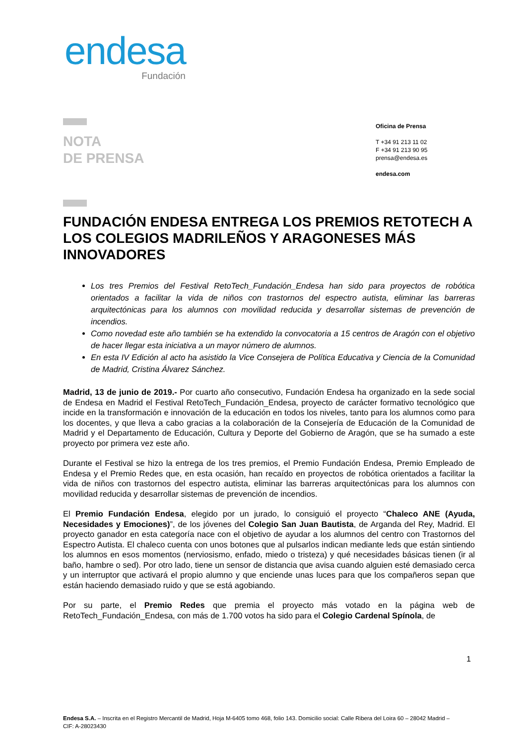endesa
Fundación
NOTA
DE PRENSA
Oficina de Prensa
T +34 91 213 11 02
F +34 91 213 90 95
prensa@endesa.es
endesa.com
FUNDACIÓN ENDESA ENTREGA LOS PREMIOS RETOTECH A LOS COLEGIOS MADRILEÑOS Y ARAGONESES MÁS INNOVADORES
Los tres Premios del Festival RetoTech_Fundación_Endesa han sido para proyectos de robótica orientados a facilitar la vida de niños con trastornos del espectro autista, eliminar las barreras arquitectónicas para los alumnos con movilidad reducida y desarrollar sistemas de prevención de incendios.
Como novedad este año también se ha extendido la convocatoria a 15 centros de Aragón con el objetivo de hacer llegar esta iniciativa a un mayor número de alumnos.
En esta IV Edición al acto ha asistido la Vice Consejera de Política Educativa y Ciencia de la Comunidad de Madrid, Cristina Álvarez Sánchez.
Madrid, 13 de junio de 2019.- Por cuarto año consecutivo, Fundación Endesa ha organizado en la sede social de Endesa en Madrid el Festival RetoTech_Fundación_Endesa, proyecto de carácter formativo tecnológico que incide en la transformación e innovación de la educación en todos los niveles, tanto para los alumnos como para los docentes, y que lleva a cabo gracias a la colaboración de la Consejería de Educación de la Comunidad de Madrid y el Departamento de Educación, Cultura y Deporte del Gobierno de Aragón, que se ha sumado a este proyecto por primera vez este año.
Durante el Festival se hizo la entrega de los tres premios, el Premio Fundación Endesa, Premio Empleado de Endesa y el Premio Redes que, en esta ocasión, han recaído en proyectos de robótica orientados a facilitar la vida de niños con trastornos del espectro autista, eliminar las barreras arquitectónicas para los alumnos con movilidad reducida y desarrollar sistemas de prevención de incendios.
El Premio Fundación Endesa, elegido por un jurado, lo consiguió el proyecto “Chaleco ANE (Ayuda, Necesidades y Emociones)”, de los jóvenes del Colegio San Juan Bautista, de Arganda del Rey, Madrid. El proyecto ganador en esta categoría nace con el objetivo de ayudar a los alumnos del centro con Trastornos del Espectro Autista. El chaleco cuenta con unos botones que al pulsarlos indican mediante leds que están sintiendo los alumnos en esos momentos (nerviosismo, enfado, miedo o tristeza) y qué necesidades básicas tienen (ir al baño, hambre o sed). Por otro lado, tiene un sensor de distancia que avisa cuando alguien esté demasiado cerca y un interruptor que activará el propio alumno y que enciende unas luces para que los compañeros sepan que están haciendo demasiado ruido y que se está agobiando.
Por su parte, el Premio Redes que premia el proyecto más votado en la página web de RetoTech_Fundación_Endesa, con más de 1.700 votos ha sido para el Colegio Cardenal Spínola, de
1
Endesa S.A. – Inscrita en el Registro Mercantil de Madrid, Hoja M-6405 tomo 468, folio 143. Domicilio social: Calle Ribera del Loira 60 – 28042 Madrid – CIF: A-28023430